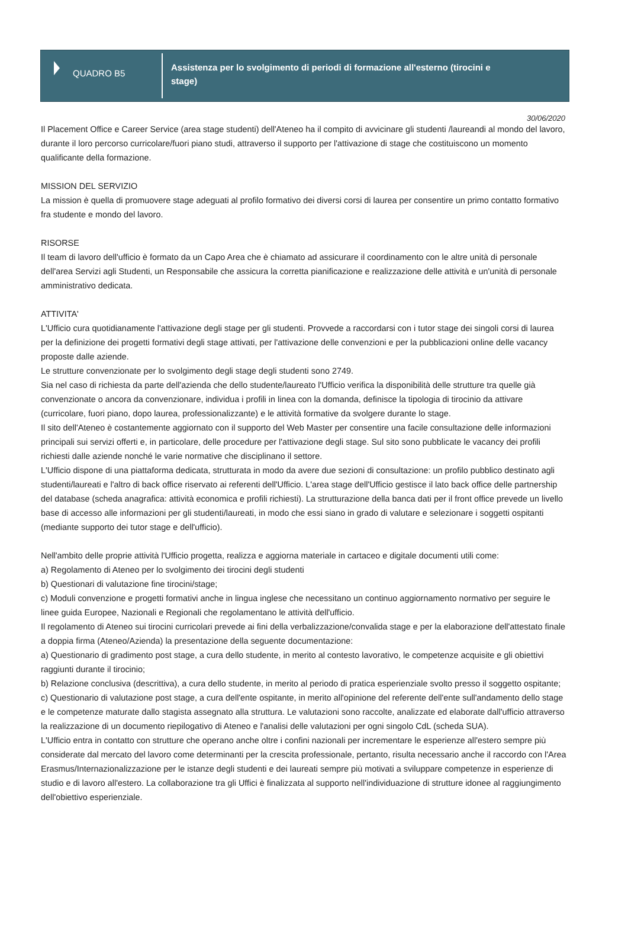QUADRO B5
Assistenza per lo svolgimento di periodi di formazione all'esterno (tirocini e stage)
30/06/2020
Il Placement Office e Career Service (area stage studenti) dell'Ateneo ha il compito di avvicinare gli studenti /laureandi al mondo del lavoro, durante il loro percorso curricolare/fuori piano studi, attraverso il supporto per l'attivazione di stage che costituiscono un momento qualificante della formazione.
MISSION DEL SERVIZIO
La mission è quella di promuovere stage adeguati al profilo formativo dei diversi corsi di laurea per consentire un primo contatto formativo fra studente e mondo del lavoro.
RISORSE
Il team di lavoro dell'ufficio è formato da un Capo Area che è chiamato ad assicurare il coordinamento con le altre unità di personale dell'area Servizi agli Studenti, un Responsabile che assicura la corretta pianificazione e realizzazione delle attività e un'unità di personale amministrativo dedicata.
ATTIVITA'
L'Ufficio cura quotidianamente l'attivazione degli stage per gli studenti. Provvede a raccordarsi con i tutor stage dei singoli corsi di laurea per la definizione dei progetti formativi degli stage attivati, per l'attivazione delle convenzioni e per la pubblicazioni online delle vacancy proposte dalle aziende.
Le strutture convenzionate per lo svolgimento degli stage degli studenti sono 2749.
Sia nel caso di richiesta da parte dell'azienda che dello studente/laureato l'Ufficio verifica la disponibilità delle strutture tra quelle già convenzionate o ancora da convenzionare, individua i profili in linea con la domanda, definisce la tipologia di tirocinio da attivare (curricolare, fuori piano, dopo laurea, professionalizzante) e le attività formative da svolgere durante lo stage.
Il sito dell'Ateneo è costantemente aggiornato con il supporto del Web Master per consentire una facile consultazione delle informazioni principali sui servizi offerti e, in particolare, delle procedure per l'attivazione degli stage. Sul sito sono pubblicate le vacancy dei profili richiesti dalle aziende nonché le varie normative che disciplinano il settore.
L'Ufficio dispone di una piattaforma dedicata, strutturata in modo da avere due sezioni di consultazione: un profilo pubblico destinato agli studenti/laureati e l'altro di back office riservato ai referenti dell'Ufficio. L'area stage dell'Ufficio gestisce il lato back office delle partnership del database (scheda anagrafica: attività economica e profili richiesti). La strutturazione della banca dati per il front office prevede un livello base di accesso alle informazioni per gli studenti/laureati, in modo che essi siano in grado di valutare e selezionare i soggetti ospitanti (mediante supporto dei tutor stage e dell'ufficio).
Nell'ambito delle proprie attività l'Ufficio progetta, realizza e aggiorna materiale in cartaceo e digitale documenti utili come:
a) Regolamento di Ateneo per lo svolgimento dei tirocini degli studenti
b) Questionari di valutazione fine tirocini/stage;
c) Moduli convenzione e progetti formativi anche in lingua inglese che necessitano un continuo aggiornamento normativo per seguire le linee guida Europee, Nazionali e Regionali che regolamentano le attività dell'ufficio.
Il regolamento di Ateneo sui tirocini curricolari prevede ai fini della verbalizzazione/convalida stage e per la elaborazione dell'attestato finale a doppia firma (Ateneo/Azienda) la presentazione della seguente documentazione:
a) Questionario di gradimento post stage, a cura dello studente, in merito al contesto lavorativo, le competenze acquisite e gli obiettivi raggiunti durante il tirocinio;
b) Relazione conclusiva (descrittiva), a cura dello studente, in merito al periodo di pratica esperienziale svolto presso il soggetto ospitante;
c) Questionario di valutazione post stage, a cura dell'ente ospitante, in merito all'opinione del referente dell'ente sull'andamento dello stage e le competenze maturate dallo stagista assegnato alla struttura. Le valutazioni sono raccolte, analizzate ed elaborate dall'ufficio attraverso la realizzazione di un documento riepilogativo di Ateneo e l'analisi delle valutazioni per ogni singolo CdL (scheda SUA).
L'Ufficio entra in contatto con strutture che operano anche oltre i confini nazionali per incrementare le esperienze all'estero sempre più considerate dal mercato del lavoro come determinanti per la crescita professionale, pertanto, risulta necessario anche il raccordo con l'Area Erasmus/Internazionalizzazione per le istanze degli studenti e dei laureati sempre più motivati a sviluppare competenze in esperienze di studio e di lavoro all'estero. La collaborazione tra gli Uffici è finalizzata al supporto nell'individuazione di strutture idonee al raggiungimento dell'obiettivo esperienziale.